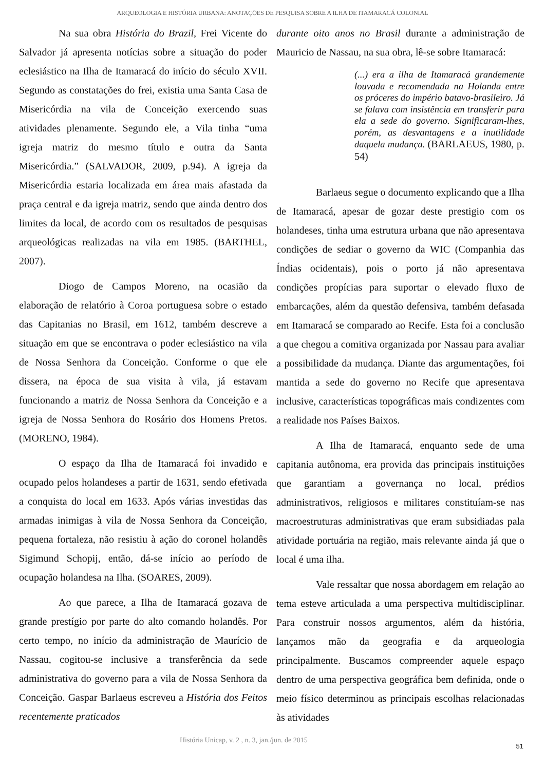ARQUEOLOGIA E HISTÓRIA URBANA: ANOTAÇÕES DE PESQUISA SOBRE A ILHA DE ITAMARACÁ COLONIAL
Na sua obra História do Brazil, Frei Vicente do Salvador já apresenta notícias sobre a situação do poder eclesiástico na Ilha de Itamaracá do início do século XVII. Segundo as constatações do frei, existia uma Santa Casa de Misericórdia na vila de Conceição exercendo suas atividades plenamente. Segundo ele, a Vila tinha “uma igreja matriz do mesmo título e outra da Santa Misericórdia.” (SALVADOR, 2009, p.94). A igreja da Misericórdia estaria localizada em área mais afastada da praça central e da igreja matriz, sendo que ainda dentro dos limites da local, de acordo com os resultados de pesquisas arqueológicas realizadas na vila em 1985. (BARTHEL, 2007).
Diogo de Campos Moreno, na ocasião da elaboração de relatório à Coroa portuguesa sobre o estado das Capitanias no Brasil, em 1612, também descreve a situação em que se encontrava o poder eclesiástico na vila de Nossa Senhora da Conceição. Conforme o que ele dissera, na época de sua visita à vila, já estavam funcionando a matriz de Nossa Senhora da Conceição e a igreja de Nossa Senhora do Rosário dos Homens Pretos. (MORENO, 1984).
O espaço da Ilha de Itamaracá foi invadido e ocupado pelos holandeses a partir de 1631, sendo efetivada a conquista do local em 1633. Após várias investidas das armadas inimigas à vila de Nossa Senhora da Conceição, pequena fortaleza, não resistiu à ação do coronel holandês Sigimund Schopij, então, dá-se início ao período de ocupação holandesa na Ilha. (SOARES, 2009).
Ao que parece, a Ilha de Itamaracá gozava de grande prestígio por parte do alto comando holandês. Por certo tempo, no início da administração de Maurício de Nassau, cogitou-se inclusive a transferência da sede administrativa do governo para a vila de Nossa Senhora da Conceição. Gaspar Barlaeus escreveu a História dos Feitos recentemente praticados
durante oito anos no Brasil durante a administração de Mauricio de Nassau, na sua obra, lê-se sobre Itamaracá:
(...) era a ilha de Itamaracá grandemente louvada e recomendada na Holanda entre os próceres do império batavo-brasileiro. Já se falava com insistência em transferir para ela a sede do governo. Significaram-lhes, porém, as desvantagens e a inutilidade daquela mudança. (BARLAEUS, 1980, p. 54)
Barlaeus segue o documento explicando que a Ilha de Itamaracá, apesar de gozar deste prestigio com os holandeses, tinha uma estrutura urbana que não apresentava condições de sediar o governo da WIC (Companhia das Índias ocidentais), pois o porto já não apresentava condições propícias para suportar o elevado fluxo de embarcações, além da questão defensiva, também defasada em Itamaracá se comparado ao Recife. Esta foi a conclusão a que chegou a comitiva organizada por Nassau para avaliar a possibilidade da mudança. Diante das argumentações, foi mantida a sede do governo no Recife que apresentava inclusive, características topográficas mais condizentes com a realidade nos Países Baixos.
A Ilha de Itamaracá, enquanto sede de uma capitania autônoma, era provida das principais instituições que garantiam a governança no local, prédios administrativos, religiosos e militares constituíam-se nas macroestruturas administrativas que eram subsidiadas pala atividade portuária na região, mais relevante ainda já que o local é uma ilha.
Vale ressaltar que nossa abordagem em relação ao tema esteve articulada a uma perspectiva multidisciplinar. Para construir nossos argumentos, além da história, lançamos mão da geografia e da arqueologia principalmente. Buscamos compreender aquele espaço dentro de uma perspectiva geográfica bem definida, onde o meio físico determinou as principais escolhas relacionadas às atividades
História Unicap, v. 2 , n. 3, jan./jun. de 2015 51